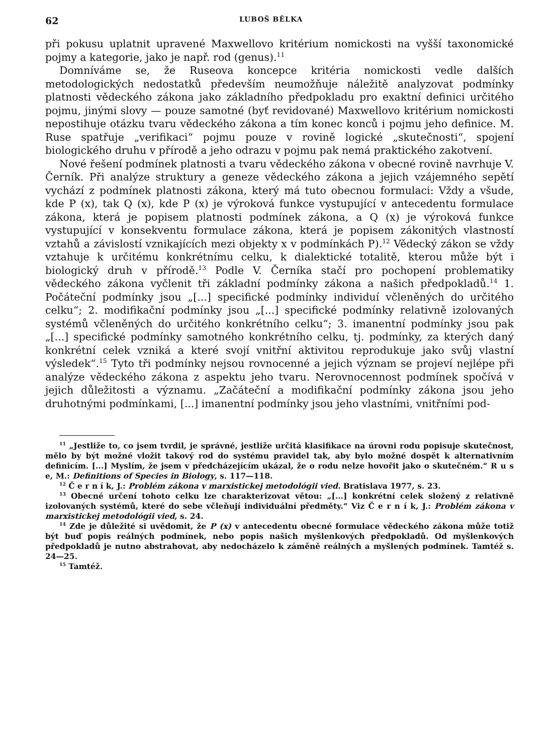62 LUBOŠ BĚLKA
při pokusu uplatnit upravené Maxwellovo kritérium nomickosti na vyšší taxonomické pojmy a kategorie, jako je např. rod (genus).<sup>11</sup>
Domníváme se, že Ruseova koncepce kritéria nomickosti vedle dalších metodologických nedostatků především neumožňuje náležitě analyzovat podmínky platnosti vědeckého zákona jako základního předpokladu pro exaktní definici určitého pojmu, jinými slovy — pouze samotné (byť revidované) Maxwellovo kritérium nomickosti nepostihuje otázku tvaru vědeckého zákona a tím konec konců i pojmu jeho definice. M. Ruse spatřuje „verifikaci“ pojmu pouze v rovině logické „skutečnosti“, spojení biologického druhu v přírodě a jeho odrazu v pojmu pak nemá praktického zakotvení.
Nové řešení podmínek platnosti a tvaru vědeckého zákona v obecné rovině navrhuje V. Černík. Při analýze struktury a geneze vědeckého zákona a jejich vzájemného sepětí vychází z podmínek platnosti zákona, který má tuto obecnou formulaci: Vždy a všude, kde P (x), tak Q (x), kde P (x) je výroková funkce vystupující v antecedentu formulace zákona, která je popisem platnosti podmínek zákona, a Q (x) je výroková funkce vystupující v konsekventu formulace zákona, která je popisem zákonitých vlastností vztahů a závislostí vznikajících mezi objekty x v podmínkách P).<sup>12</sup> Vědecký zákon se vždy vztahuje k určitému konkrétnímu celku, k dialektické totalitě, kterou může být i biologický druh v přírodě.<sup>13</sup> Podle V. Černíka stačí pro pochopení problematiky vědeckého zákona vyčlenit tři základní podmínky zákona a našich předpokladů.<sup>14</sup> 1. Počáteční podmínky jsou „[...] specifické podmínky individuí včleněných do určitého celku“; 2. modifikační podmínky jsou „[...] specifické podmínky relativně izolovaných systémů včleněných do určitého konkrétního celku“; 3. imanentní podmínky jsou pak „[...] specifické podmínky samotného konkrétního celku, tj. podmínky, za kterých daný konkrétní celek vzniká a které svojí vnitřní aktivitou reprodukuje jako svůj vlastní výsledek“.<sup>15</sup> Tyto tři podmínky nejsou rovnocenné a jejich význam se projeví nejlépe při analýze vědeckého zákona z aspektu jeho tvaru. Nerovnocennost podmínek spočívá v jejich důležitosti a významu. „Začáteční a modifikační podmínky zákona jsou jeho druhotnými podmínkami, [...] imanentní podmínky jsou jeho vlastními, vnitřními pod-
<sup>11</sup> „Jestliže to, co jsem tvrdil, je správné, jestliže určitá klasifikace na úrovni rodu popisuje skutečnost, mělo by být možné vložit takový rod do systému pravidel tak, aby bylo možné dospět k alternativním definicím. [...] Myslím, že jsem v předcházejícím ukázal, že o rodu nelze hovořit jako o skutečném.“ R u s e, M.: Definitions of Species in Biology, s. 117—118.
<sup>12</sup> Č e r n í k, J.: Problém zákona v marxistickej metodológii vied. Bratislava 1977, s. 23.
<sup>13</sup> Obecné určení tohoto celku lze charakterizovat větou: „[...] konkrétní celek složený z relativně izolovaných systémů, které do sebe včleňují individuální předměty.“ Viz Č e r n í k, J.: Problém zákona v marxistickej metodológii vied, s. 24.
<sup>14</sup> Zde je důležité si uvědomit, že P (x) v antecedentu obecné formulace vědeckého zákona může totiž být buď popis reálných podmínek, nebo popis našich myšlenkových předpokladů. Od myšlenkových předpokladů je nutno abstrahovat, aby nedocházelo k záměně reálných a myšlených podmínek. Tamtéž s. 24—25.
<sup>15</sup> Tamtéž.